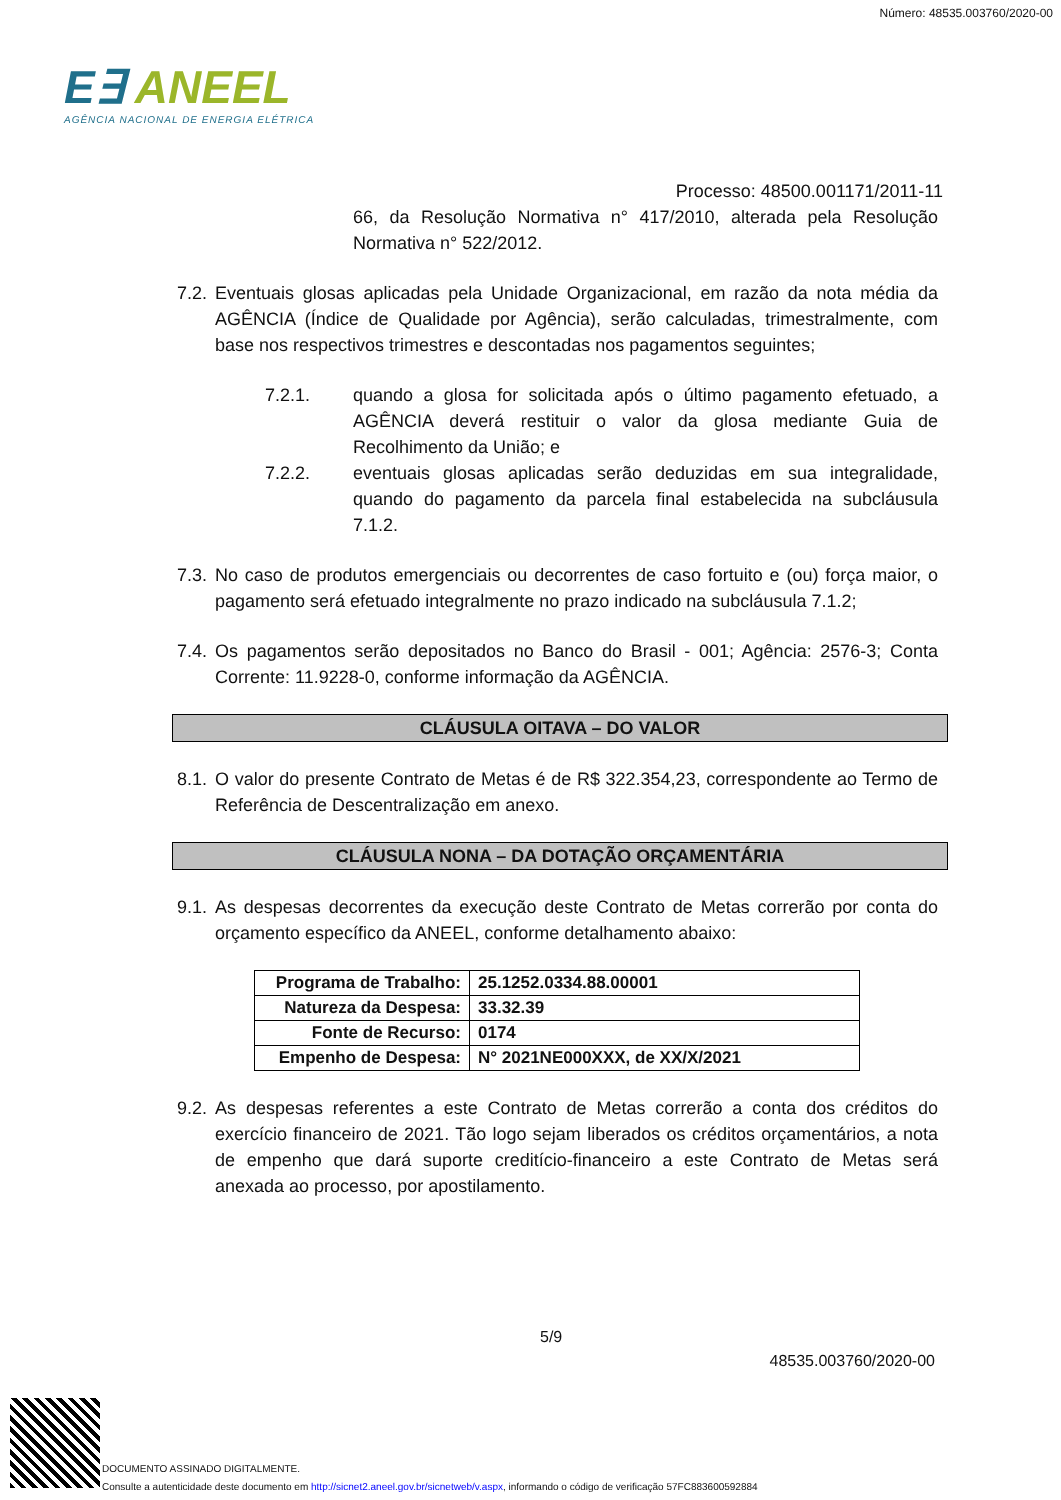Número: 48535.003760/2020-00
E∃ ANEEL
AGÊNCIA NACIONAL DE ENERGIA ELÉTRICA
Processo: 48500.001171/2011-11
66, da Resolução Normativa n° 417/2010, alterada pela Resolução Normativa n° 522/2012.
7.2.
Eventuais glosas aplicadas pela Unidade Organizacional, em razão da nota média da AGÊNCIA (Índice de Qualidade por Agência), serão calculadas, trimestralmente, com base nos respectivos trimestres e descontadas nos pagamentos seguintes;
7.2.1. quando a glosa for solicitada após o último pagamento efetuado, a AGÊNCIA deverá restituir o valor da glosa mediante Guia de Recolhimento da União; e
7.2.2. eventuais glosas aplicadas serão deduzidas em sua integralidade, quando do pagamento da parcela final estabelecida na subcláusula 7.1.2.
7.3.
No caso de produtos emergenciais ou decorrentes de caso fortuito e (ou) força maior, o pagamento será efetuado integralmente no prazo indicado na subcláusula 7.1.2;
7.4.
Os pagamentos serão depositados no Banco do Brasil - 001; Agência: 2576-3; Conta Corrente: 11.9228-0, conforme informação da AGÊNCIA.
CLÁUSULA OITAVA – DO VALOR
8.1.
O valor do presente Contrato de Metas é de R$ 322.354,23, correspondente ao Termo de Referência de Descentralização em anexo.
CLÁUSULA NONA – DA DOTAÇÃO ORÇAMENTÁRIA
9.1.
As despesas decorrentes da execução deste Contrato de Metas correrão por conta do orçamento específico da ANEEL, conforme detalhamento abaixo:
| Programa de Trabalho: | 25.1252.0334.88.00001 |
| Natureza da Despesa: | 33.32.39 |
| Fonte de Recurso: | 0174 |
| Empenho de Despesa: | N° 2021NE000XXX, de XX/X/2021 |
9.2.
As despesas referentes a este Contrato de Metas correrão a conta dos créditos do exercício financeiro de 2021. Tão logo sejam liberados os créditos orçamentários, a nota de empenho que dará suporte creditício-financeiro a este Contrato de Metas será anexada ao processo, por apostilamento.
5/9
48535.003760/2020-00
DOCUMENTO ASSINADO DIGITALMENTE.
Consulte a autenticidade deste documento em http://sicnet2.aneel.gov.br/sicnetweb/v.aspx, informando o código de verificação 57FC883600592884